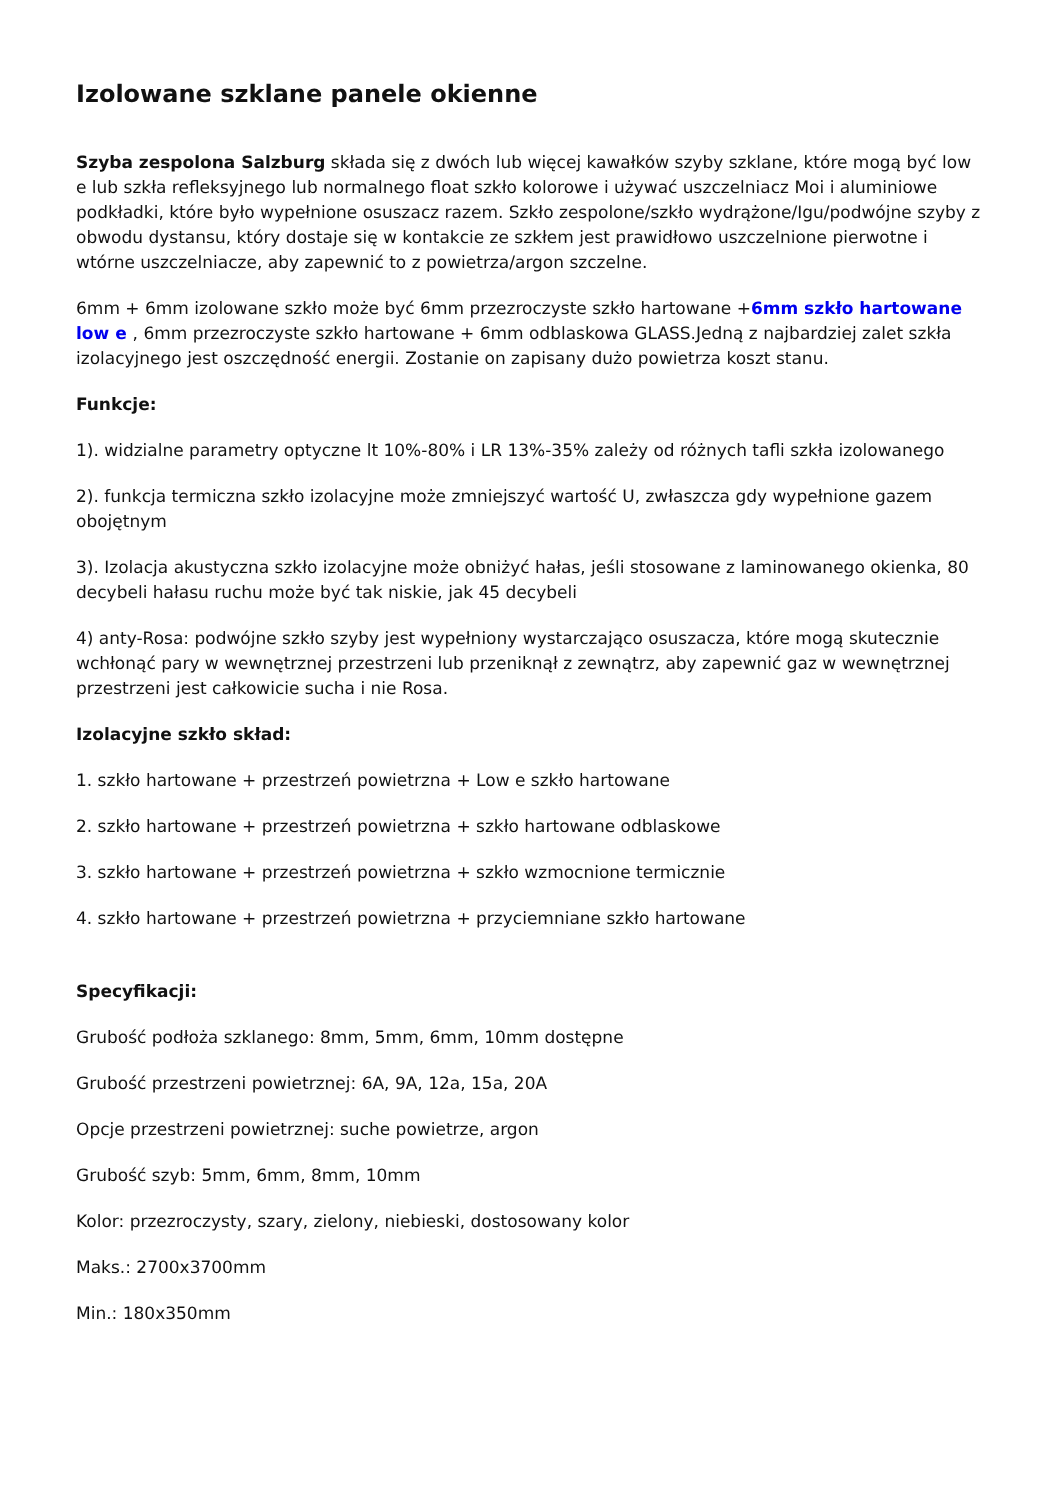Izolowane szklane panele okienne
Szyba zespolona Salzburg składa się z dwóch lub więcej kawałków szyby szklane, które mogą być low e lub szkła refleksyjnego lub normalnego float szkło kolorowe i używać uszczelniacz Moi i aluminiowe podkładki, które było wypełnione osuszacz razem. Szkło zespolone/szkło wydrążone/Igu/podwójne szyby z obwodu dystansu, który dostaje się w kontakcie ze szkłem jest prawidłowo uszczelnione pierwotne i wtórne uszczelniacze, aby zapewnić to z powietrza/argon szczelne.
6mm + 6mm izolowane szkło może być 6mm przezroczyste szkło hartowane +6mm szkło hartowane low e , 6mm przezroczyste szkło hartowane + 6mm odblaskowa GLASS.Jedną z najbardziej zalet szkła izolacyjnego jest oszczędność energii. Zostanie on zapisany dużo powietrza koszt stanu.
Funkcje:
1). widzialne parametry optyczne lt 10%-80% i LR 13%-35% zależy od różnych tafli szkła izolowanego
2). funkcja termiczna szkło izolacyjne może zmniejszyć wartość U, zwłaszcza gdy wypełnione gazem obojętnym
3). Izolacja akustyczna szkło izolacyjne może obniżyć hałas, jeśli stosowane z laminowanego okienka, 80 decybeli hałasu ruchu może być tak niskie, jak 45 decybeli
4) anty-Rosa: podwójne szkło szyby jest wypełniony wystarczająco osuszacza, które mogą skutecznie wchłonąć pary w wewnętrznej przestrzeni lub przeniknął z zewnątrz, aby zapewnić gaz w wewnętrznej przestrzeni jest całkowicie sucha i nie Rosa.
Izolacyjne szkło skład:
1. szkło hartowane + przestrzeń powietrzna + Low e szkło hartowane
2. szkło hartowane + przestrzeń powietrzna + szkło hartowane odblaskowe
3. szkło hartowane + przestrzeń powietrzna + szkło wzmocnione termicznie
4. szkło hartowane + przestrzeń powietrzna + przyciemniane szkło hartowane
Specyfikacji:
Grubość podłoża szklanego: 8mm, 5mm, 6mm, 10mm dostępne
Grubość przestrzeni powietrznej: 6A, 9A, 12a, 15a, 20A
Opcje przestrzeni powietrznej: suche powietrze, argon
Grubość szyb: 5mm, 6mm, 8mm, 10mm
Kolor: przezroczysty, szary, zielony, niebieski, dostosowany kolor
Maks.: 2700x3700mm
Min.: 180x350mm